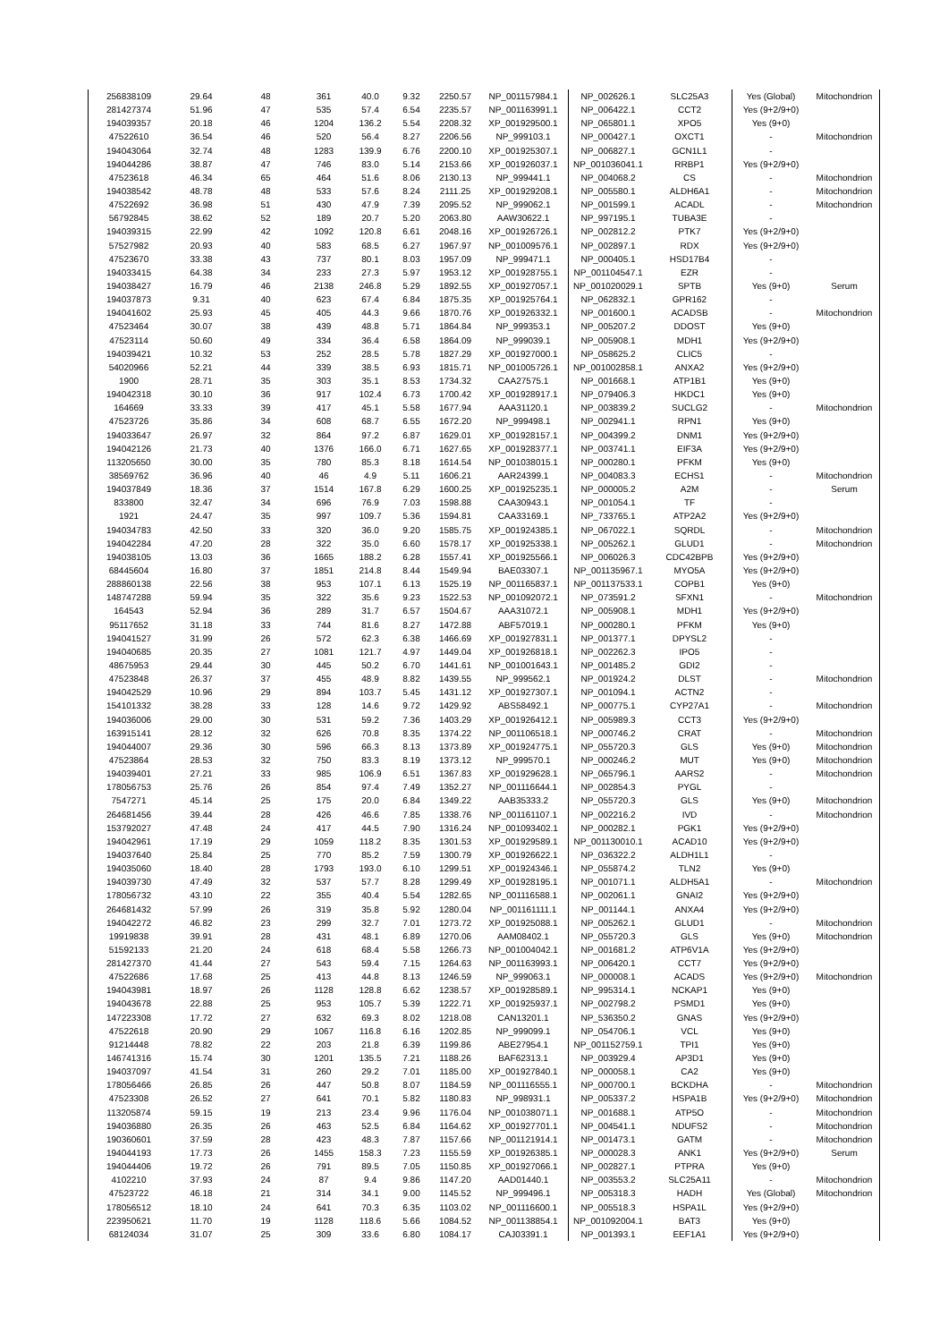| 256838109 | 29.64 | 48 | 361 | 40.0 | 9.32 | 2250.57 | NP_001157984.1 | NP_002626.1 | SLC25A3 | Yes (Global) | Mitochondrion |
| 281427374 | 51.96 | 47 | 535 | 57.4 | 6.54 | 2235.57 | NP_001163991.1 | NP_006422.1 | CCT2 | Yes (9+2/9+0) | |
| 194039357 | 20.18 | 46 | 1204 | 136.2 | 5.54 | 2208.32 | XP_001929500.1 | NP_065801.1 | XPO5 | Yes (9+0) | |
| 47522610 | 36.54 | 46 | 520 | 56.4 | 8.27 | 2206.56 | NP_999103.1 | NP_000427.1 | OXCT1 | - | Mitochondrion |
| 194043064 | 32.74 | 48 | 1283 | 139.9 | 6.76 | 2200.10 | XP_001925307.1 | NP_006827.1 | GCN1L1 | - | |
| 194044286 | 38.87 | 47 | 746 | 83.0 | 5.14 | 2153.66 | XP_001926037.1 | NP_001036041.1 | RRBP1 | Yes (9+2/9+0) | |
| 47523618 | 46.34 | 65 | 464 | 51.6 | 8.06 | 2130.13 | NP_999441.1 | NP_004068.2 | CS | - | Mitochondrion |
| 194038542 | 48.78 | 48 | 533 | 57.6 | 8.24 | 2111.25 | XP_001929208.1 | NP_005580.1 | ALDH6A1 | - | Mitochondrion |
| 47522692 | 36.98 | 51 | 430 | 47.9 | 7.39 | 2095.52 | NP_999062.1 | NP_001599.1 | ACADL | - | Mitochondrion |
| 56792845 | 38.62 | 52 | 189 | 20.7 | 5.20 | 2063.80 | AAW30622.1 | NP_997195.1 | TUBA3E | - | |
| 194039315 | 22.99 | 42 | 1092 | 120.8 | 6.61 | 2048.16 | XP_001926726.1 | NP_002812.2 | PTK7 | Yes (9+2/9+0) | |
| 57527982 | 20.93 | 40 | 583 | 68.5 | 6.27 | 1967.97 | NP_001009576.1 | NP_002897.1 | RDX | Yes (9+2/9+0) | |
| 47523670 | 33.38 | 43 | 737 | 80.1 | 8.03 | 1957.09 | NP_999471.1 | NP_000405.1 | HSD17B4 | - | |
| 194033415 | 64.38 | 34 | 233 | 27.3 | 5.97 | 1953.12 | XP_001928755.1 | NP_001104547.1 | EZR | - | |
| 194038427 | 16.79 | 46 | 2138 | 246.8 | 5.29 | 1892.55 | XP_001927057.1 | NP_001020029.1 | SPTB | Yes (9+0) | Serum |
| 194037873 | 9.31 | 40 | 623 | 67.4 | 6.84 | 1875.35 | XP_001925764.1 | NP_062832.1 | GPR162 | - | |
| 194041602 | 25.93 | 45 | 405 | 44.3 | 9.66 | 1870.76 | XP_001926332.1 | NP_001600.1 | ACADSB | - | Mitochondrion |
| 47523464 | 30.07 | 38 | 439 | 48.8 | 5.71 | 1864.84 | NP_999353.1 | NP_005207.2 | DDOST | Yes (9+0) | |
| 47523114 | 50.60 | 49 | 334 | 36.4 | 6.58 | 1864.09 | NP_999039.1 | NP_005908.1 | MDH1 | Yes (9+2/9+0) | |
| 194039421 | 10.32 | 53 | 252 | 28.5 | 5.78 | 1827.29 | XP_001927000.1 | NP_058625.2 | CLIC5 | - | |
| 54020966 | 52.21 | 44 | 339 | 38.5 | 6.93 | 1815.71 | NP_001005726.1 | NP_001002858.1 | ANXA2 | Yes (9+2/9+0) | |
| 1900 | 28.71 | 35 | 303 | 35.1 | 8.53 | 1734.32 | CAA27575.1 | NP_001668.1 | ATP1B1 | Yes (9+0) | |
| 194042318 | 30.10 | 36 | 917 | 102.4 | 6.73 | 1700.42 | XP_001928917.1 | NP_079406.3 | HKDC1 | Yes (9+0) | |
| 164669 | 33.33 | 39 | 417 | 45.1 | 5.58 | 1677.94 | AAA31120.1 | NP_003839.2 | SUCLG2 | - | Mitochondrion |
| 47523726 | 35.86 | 34 | 608 | 68.7 | 6.55 | 1672.20 | NP_999498.1 | NP_002941.1 | RPN1 | Yes (9+0) | |
| 194033647 | 26.97 | 32 | 864 | 97.2 | 6.87 | 1629.01 | XP_001928157.1 | NP_004399.2 | DNM1 | Yes (9+2/9+0) | |
| 194042126 | 21.73 | 40 | 1376 | 166.0 | 6.71 | 1627.65 | XP_001928377.1 | NP_003741.1 | EIF3A | Yes (9+2/9+0) | |
| 113205650 | 30.00 | 35 | 780 | 85.3 | 8.18 | 1614.54 | NP_001038015.1 | NP_000280.1 | PFKM | Yes (9+0) | |
| 38569762 | 36.96 | 40 | 46 | 4.9 | 5.11 | 1606.21 | AAR24399.1 | NP_004083.3 | ECHS1 | - | Mitochondrion |
| 194037849 | 18.36 | 37 | 1514 | 167.8 | 6.29 | 1600.25 | XP_001925235.1 | NP_000005.2 | A2M | - | Serum |
| 833800 | 32.47 | 34 | 696 | 76.9 | 7.03 | 1598.88 | CAA30943.1 | NP_001054.1 | TF | - | |
| 1921 | 24.47 | 35 | 997 | 109.7 | 5.36 | 1594.81 | CAA33169.1 | NP_733765.1 | ATP2A2 | Yes (9+2/9+0) | |
| 194034783 | 42.50 | 33 | 320 | 36.0 | 9.20 | 1585.75 | XP_001924385.1 | NP_067022.1 | SQRDL | - | Mitochondrion |
| 194042284 | 47.20 | 28 | 322 | 35.0 | 6.60 | 1578.17 | XP_001925338.1 | NP_005262.1 | GLUD1 | - | Mitochondrion |
| 194038105 | 13.03 | 36 | 1665 | 188.2 | 6.28 | 1557.41 | XP_001925566.1 | NP_006026.3 | CDC42BPB | Yes (9+2/9+0) | |
| 68445604 | 16.80 | 37 | 1851 | 214.8 | 8.44 | 1549.94 | BAE03307.1 | NP_001135967.1 | MYO5A | Yes (9+2/9+0) | |
| 288860138 | 22.56 | 38 | 953 | 107.1 | 6.13 | 1525.19 | NP_001165837.1 | NP_001137533.1 | COPB1 | Yes (9+0) | |
| 148747288 | 59.94 | 35 | 322 | 35.6 | 9.23 | 1522.53 | NP_001092072.1 | NP_073591.2 | SFXN1 | - | Mitochondrion |
| 164543 | 52.94 | 36 | 289 | 31.7 | 6.57 | 1504.67 | AAA31072.1 | NP_005908.1 | MDH1 | Yes (9+2/9+0) | |
| 95117652 | 31.18 | 33 | 744 | 81.6 | 8.27 | 1472.88 | ABF57019.1 | NP_000280.1 | PFKM | Yes (9+0) | |
| 194041527 | 31.99 | 26 | 572 | 62.3 | 6.38 | 1466.69 | XP_001927831.1 | NP_001377.1 | DPYSL2 | - | |
| 194040685 | 20.35 | 27 | 1081 | 121.7 | 4.97 | 1449.04 | XP_001926818.1 | NP_002262.3 | IPO5 | - | |
| 48675953 | 29.44 | 30 | 445 | 50.2 | 6.70 | 1441.61 | NP_001001643.1 | NP_001485.2 | GDI2 | - | |
| 47523848 | 26.37 | 37 | 455 | 48.9 | 8.82 | 1439.55 | NP_999562.1 | NP_001924.2 | DLST | - | Mitochondrion |
| 194042529 | 10.96 | 29 | 894 | 103.7 | 5.45 | 1431.12 | XP_001927307.1 | NP_001094.1 | ACTN2 | - | |
| 154101332 | 38.28 | 33 | 128 | 14.6 | 9.72 | 1429.92 | ABS58492.1 | NP_000775.1 | CYP27A1 | - | Mitochondrion |
| 194036006 | 29.00 | 30 | 531 | 59.2 | 7.36 | 1403.29 | XP_001926412.1 | NP_005989.3 | CCT3 | Yes (9+2/9+0) | |
| 163915141 | 28.12 | 32 | 626 | 70.8 | 8.35 | 1374.22 | NP_001106518.1 | NP_000746.2 | CRAT | - | Mitochondrion |
| 194044007 | 29.36 | 30 | 596 | 66.3 | 8.13 | 1373.89 | XP_001924775.1 | NP_055720.3 | GLS | Yes (9+0) | Mitochondrion |
| 47523864 | 28.53 | 32 | 750 | 83.3 | 8.19 | 1373.12 | NP_999570.1 | NP_000246.2 | MUT | Yes (9+0) | Mitochondrion |
| 194039401 | 27.21 | 33 | 985 | 106.9 | 6.51 | 1367.83 | XP_001929628.1 | NP_065796.1 | AARS2 | - | Mitochondrion |
| 178056753 | 25.76 | 26 | 854 | 97.4 | 7.49 | 1352.27 | NP_001116644.1 | NP_002854.3 | PYGL | - | |
| 7547271 | 45.14 | 25 | 175 | 20.0 | 6.84 | 1349.22 | AAB35333.2 | NP_055720.3 | GLS | Yes (9+0) | Mitochondrion |
| 264681456 | 39.44 | 28 | 426 | 46.6 | 7.85 | 1338.76 | NP_001161107.1 | NP_002216.2 | IVD | - | Mitochondrion |
| 153792027 | 47.48 | 24 | 417 | 44.5 | 7.90 | 1316.24 | NP_001093402.1 | NP_000282.1 | PGK1 | Yes (9+2/9+0) | |
| 194042961 | 17.19 | 29 | 1059 | 118.2 | 8.35 | 1301.53 | XP_001929589.1 | NP_001130010.1 | ACAD10 | Yes (9+2/9+0) | |
| 194037640 | 25.84 | 25 | 770 | 85.2 | 7.59 | 1300.79 | XP_001926622.1 | NP_036322.2 | ALDH1L1 | - | |
| 194035060 | 18.40 | 28 | 1793 | 193.0 | 6.10 | 1299.51 | XP_001924346.1 | NP_055874.2 | TLN2 | Yes (9+0) | |
| 194039730 | 47.49 | 32 | 537 | 57.7 | 8.28 | 1299.49 | XP_001928195.1 | NP_001071.1 | ALDH5A1 | - | Mitochondrion |
| 178056732 | 43.10 | 22 | 355 | 40.4 | 5.54 | 1282.65 | NP_001116588.1 | NP_002061.1 | GNAI2 | Yes (9+2/9+0) | |
| 264681432 | 57.99 | 26 | 319 | 35.8 | 5.92 | 1280.04 | NP_001161111.1 | NP_001144.1 | ANXA4 | Yes (9+2/9+0) | |
| 194042272 | 46.82 | 23 | 299 | 32.7 | 7.01 | 1273.72 | XP_001925088.1 | NP_005262.1 | GLUD1 | - | Mitochondrion |
| 19919838 | 39.91 | 28 | 431 | 48.1 | 6.89 | 1270.06 | AAM08402.1 | NP_055720.3 | GLS | Yes (9+0) | Mitochondrion |
| 51592133 | 21.20 | 24 | 618 | 68.4 | 5.58 | 1266.73 | NP_001004042.1 | NP_001681.2 | ATP6V1A | Yes (9+2/9+0) | |
| 281427370 | 41.44 | 27 | 543 | 59.4 | 7.15 | 1264.63 | NP_001163993.1 | NP_006420.1 | CCT7 | Yes (9+2/9+0) | |
| 47522686 | 17.68 | 25 | 413 | 44.8 | 8.13 | 1246.59 | NP_999063.1 | NP_000008.1 | ACADS | Yes (9+2/9+0) | Mitochondrion |
| 194043981 | 18.97 | 26 | 1128 | 128.8 | 6.62 | 1238.57 | XP_001928589.1 | NP_995314.1 | NCKAP1 | Yes (9+0) | |
| 194043678 | 22.88 | 25 | 953 | 105.7 | 5.39 | 1222.71 | XP_001925937.1 | NP_002798.2 | PSMD1 | Yes (9+0) | |
| 147223308 | 17.72 | 27 | 632 | 69.3 | 8.02 | 1218.08 | CAN13201.1 | NP_536350.2 | GNAS | Yes (9+2/9+0) | |
| 47522618 | 20.90 | 29 | 1067 | 116.8 | 6.16 | 1202.85 | NP_999099.1 | NP_054706.1 | VCL | Yes (9+0) | |
| 91214448 | 78.82 | 22 | 203 | 21.8 | 6.39 | 1199.86 | ABE27954.1 | NP_001152759.1 | TPI1 | Yes (9+0) | |
| 146741316 | 15.74 | 30 | 1201 | 135.5 | 7.21 | 1188.26 | BAF62313.1 | NP_003929.4 | AP3D1 | Yes (9+0) | |
| 194037097 | 41.54 | 31 | 260 | 29.2 | 7.01 | 1185.00 | XP_001927840.1 | NP_000058.1 | CA2 | Yes (9+0) | |
| 178056466 | 26.85 | 26 | 447 | 50.8 | 8.07 | 1184.59 | NP_001116555.1 | NP_000700.1 | BCKDHA | - | Mitochondrion |
| 47523308 | 26.52 | 27 | 641 | 70.1 | 5.82 | 1180.83 | NP_998931.1 | NP_005337.2 | HSPA1B | Yes (9+2/9+0) | Mitochondrion |
| 113205874 | 59.15 | 19 | 213 | 23.4 | 9.96 | 1176.04 | NP_001038071.1 | NP_001688.1 | ATP5O | - | Mitochondrion |
| 194036880 | 26.35 | 26 | 463 | 52.5 | 6.84 | 1164.62 | XP_001927701.1 | NP_004541.1 | NDUFS2 | - | Mitochondrion |
| 190360601 | 37.59 | 28 | 423 | 48.3 | 7.87 | 1157.66 | NP_001121914.1 | NP_001473.1 | GATM | - | Mitochondrion |
| 194044193 | 17.73 | 26 | 1455 | 158.3 | 7.23 | 1155.59 | XP_001926385.1 | NP_000028.3 | ANK1 | Yes (9+2/9+0) | Serum |
| 194044406 | 19.72 | 26 | 791 | 89.5 | 7.05 | 1150.85 | XP_001927066.1 | NP_002827.1 | PTPRA | Yes (9+0) | |
| 4102210 | 37.93 | 24 | 87 | 9.4 | 9.86 | 1147.20 | AAD01440.1 | NP_003553.2 | SLC25A11 | - | Mitochondrion |
| 47523722 | 46.18 | 21 | 314 | 34.1 | 9.00 | 1145.52 | NP_999496.1 | NP_005318.3 | HADH | Yes (Global) | Mitochondrion |
| 178056512 | 18.10 | 24 | 641 | 70.3 | 6.35 | 1103.02 | NP_001116600.1 | NP_005518.3 | HSPA1L | Yes (9+2/9+0) | |
| 223950621 | 11.70 | 19 | 1128 | 118.6 | 5.66 | 1084.52 | NP_001138854.1 | NP_001092004.1 | BAT3 | Yes (9+0) | |
| 68124034 | 31.07 | 25 | 309 | 33.6 | 6.80 | 1084.17 | CAJ03391.1 | NP_001393.1 | EEF1A1 | Yes (9+2/9+0) | |